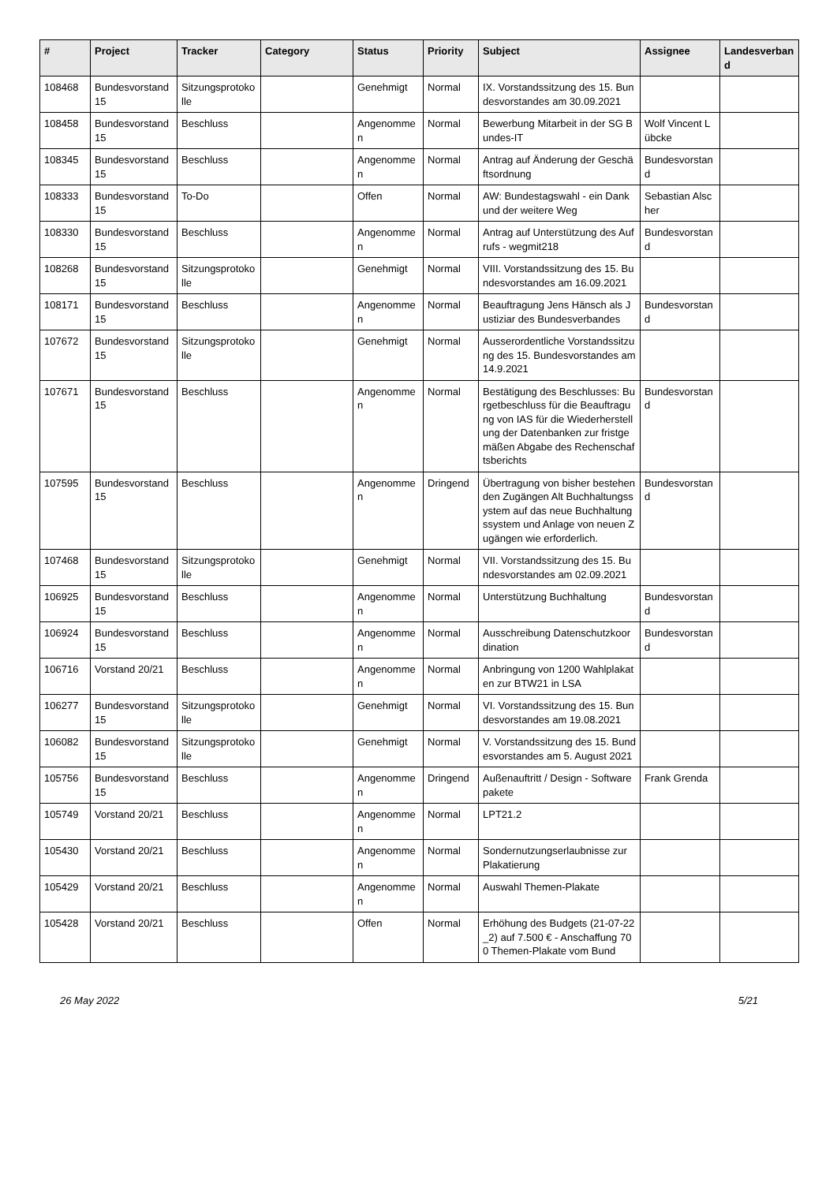| # | Project | Tracker | Category | Status | Priority | Subject | Assignee | Landesverband |
| --- | --- | --- | --- | --- | --- | --- | --- | --- |
| 108468 | Bundesvorstand 15 | Sitzungsprotokolle | | Genehmigt | Normal | IX. Vorstandssitzung des 15. Bundesvorstandes am 30.09.2021 | | |
| 108458 | Bundesvorstand 15 | Beschluss | | Angenommen | Normal | Bewerbung Mitarbeit in der SG Bundes-IT | Wolf Vincent Lübcke | |
| 108345 | Bundesvorstand 15 | Beschluss | | Angenommen | Normal | Antrag auf Änderung der Geschäftsordnung | Bundesvorstand | |
| 108333 | Bundesvorstand 15 | To-Do | | Offen | Normal | AW: Bundestagswahl - ein Dank und der weitere Weg | Sebastian Alscher | |
| 108330 | Bundesvorstand 15 | Beschluss | | Angenommen | Normal | Antrag auf Unterstützung des Aufrufs - wegmit218 | Bundesvorstand | |
| 108268 | Bundesvorstand 15 | Sitzungsprotokolle | | Genehmigt | Normal | VIII. Vorstandssitzung des 15. Bundesvorstandes am 16.09.2021 | | |
| 108171 | Bundesvorstand 15 | Beschluss | | Angenommen | Normal | Beauftragung Jens Hänsch als Justiziar des Bundesverbandes | Bundesvorstand | |
| 107672 | Bundesvorstand 15 | Sitzungsprotokolle | | Genehmigt | Normal | Ausserordentliche Vorstandssitzung des 15. Bundesvorstandes am 14.9.2021 | | |
| 107671 | Bundesvorstand 15 | Beschluss | | Angenommen | Normal | Bestätigung des Beschlusses: Burgetbeschluss für die Beauftragung von IAS für die Wiederherstellung der Datenbanken zur fristgemäßen Abgabe des Rechenschaftsberichts | Bundesvorstand | |
| 107595 | Bundesvorstand 15 | Beschluss | | Angenommen | Dringend | Übertragung von bisher bestehenden Zugängen Alt Buchhaltungssystem auf das neue Buchhaltungssystem und Anlage von neuen Zugängen wie erforderlich. | Bundesvorstand | |
| 107468 | Bundesvorstand 15 | Sitzungsprotokolle | | Genehmigt | Normal | VII. Vorstandssitzung des 15. Bundesvorstandes am 02.09.2021 | | |
| 106925 | Bundesvorstand 15 | Beschluss | | Angenommen | Normal | Unterstützung Buchhaltung | Bundesvorstand | |
| 106924 | Bundesvorstand 15 | Beschluss | | Angenommen | Normal | Ausschreibung Datenschutzkoordination | Bundesvorstand | |
| 106716 | Vorstand 20/21 | Beschluss | | Angenommen | Normal | Anbringung von 1200 Wahlplakaten zur BTW21 in LSA | | |
| 106277 | Bundesvorstand 15 | Sitzungsprotokolle | | Genehmigt | Normal | VI. Vorstandssitzung des 15. Bundesvorstandes am 19.08.2021 | | |
| 106082 | Bundesvorstand 15 | Sitzungsprotokolle | | Genehmigt | Normal | V. Vorstandssitzung des 15. Bundesvorstandes am 5. August 2021 | | |
| 105756 | Bundesvorstand 15 | Beschluss | | Angenommen | Dringend | Außenauftritt / Design - Softwarepakete | Frank Grenda | |
| 105749 | Vorstand 20/21 | Beschluss | | Angenommen | Normal | LPT21.2 | | |
| 105430 | Vorstand 20/21 | Beschluss | | Angenommen | Normal | Sondernutzungserlaubnisse zur Plakatierung | | |
| 105429 | Vorstand 20/21 | Beschluss | | Angenommen | Normal | Auswahl Themen-Plakate | | |
| 105428 | Vorstand 20/21 | Beschluss | | Offen | Normal | Erhöhung des Budgets (21-07-22_2) auf 7.500 € - Anschaffung 700 Themen-Plakate vom Bund | | |
26 May 2022 5/21